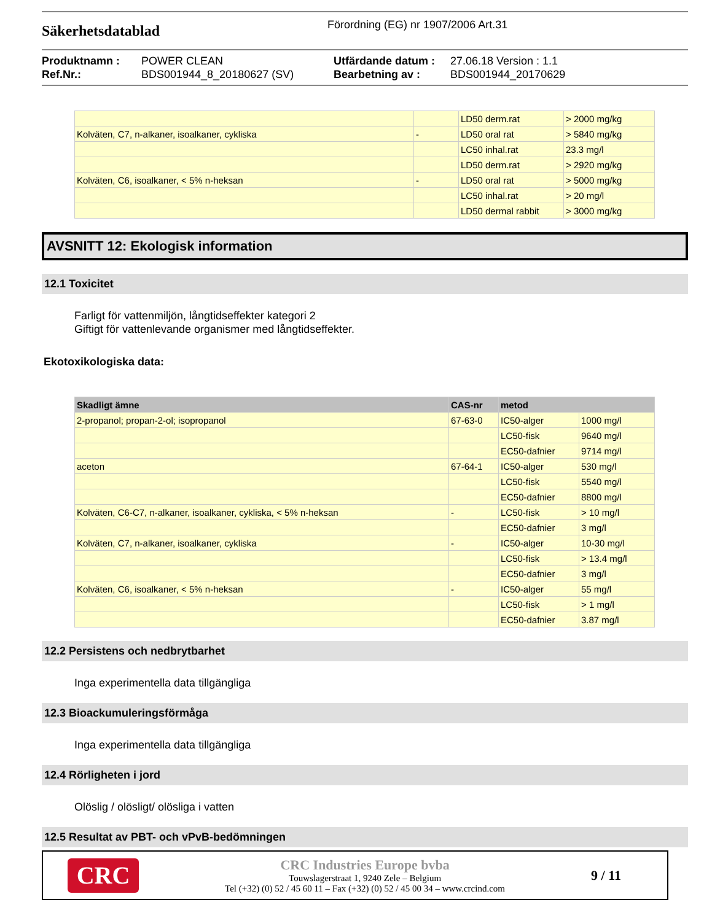Säkerhetsdatablad
Förordning (EG) nr 1907/2006 Art.31
Produktnamn : POWER CLEAN Utfärdande datum : 27.06.18 Version : 1.1 Ref.Nr.: BDS001944_8_20180627 (SV) Bearbetning av : BDS001944_20170629
| | | LD50 derm.rat | > 2000 mg/kg |
| Kolväten, C7, n-alkaner, isoalkaner, cykliska | - | LD50 oral rat | > 5840 mg/kg |
| | | LC50 inhal.rat | 23.3 mg/l |
| | | LD50 derm.rat | > 2920 mg/kg |
| Kolväten, C6, isoalkaner, < 5% n-heksan | - | LD50 oral rat | > 5000 mg/kg |
| | | LC50 inhal.rat | > 20 mg/l |
| | | LD50 dermal rabbit | > 3000 mg/kg |
AVSNITT 12: Ekologisk information
12.1 Toxicitet
Farligt för vattenmiljön, långtidseffekter kategori 2
Giftigt för vattenlevande organismer med långtidseffekter.
Ekotoxikologiska data:
| Skadligt ämne | CAS-nr | metod | |
| --- | --- | --- | --- |
| 2-propanol; propan-2-ol; isopropanol | 67-63-0 | IC50-alger | 1000 mg/l |
| | | LC50-fisk | 9640 mg/l |
| | | EC50-dafnier | 9714 mg/l |
| aceton | 67-64-1 | IC50-alger | 530 mg/l |
| | | LC50-fisk | 5540 mg/l |
| | | EC50-dafnier | 8800 mg/l |
| Kolväten, C6-C7, n-alkaner, isoalkaner, cykliska, < 5% n-heksan | - | LC50-fisk | > 10 mg/l |
| | | EC50-dafnier | 3 mg/l |
| Kolväten, C7, n-alkaner, isoalkaner, cykliska | - | IC50-alger | 10-30 mg/l |
| | | LC50-fisk | > 13.4 mg/l |
| | | EC50-dafnier | 3 mg/l |
| Kolväten, C6, isoalkaner, < 5% n-heksan | - | IC50-alger | 55 mg/l |
| | | LC50-fisk | > 1 mg/l |
| | | EC50-dafnier | 3.87 mg/l |
12.2 Persistens och nedbrytbarhet
Inga experimentella data tillgängliga
12.3 Bioackumuleringsförmåga
Inga experimentella data tillgängliga
12.4 Rörligheten i jord
Olöslig / olösligt/ olösliga i vatten
12.5 Resultat av PBT- och vPvB-bedömningen
CRC
CRC Industries Europe bvba
Touwslagerstraat 1, 9240 Zele – Belgium
Tel (+32) (0) 52 / 45 60 11 – Fax (+32) (0) 52 / 45 00 34 – www.crcind.com
9 / 11